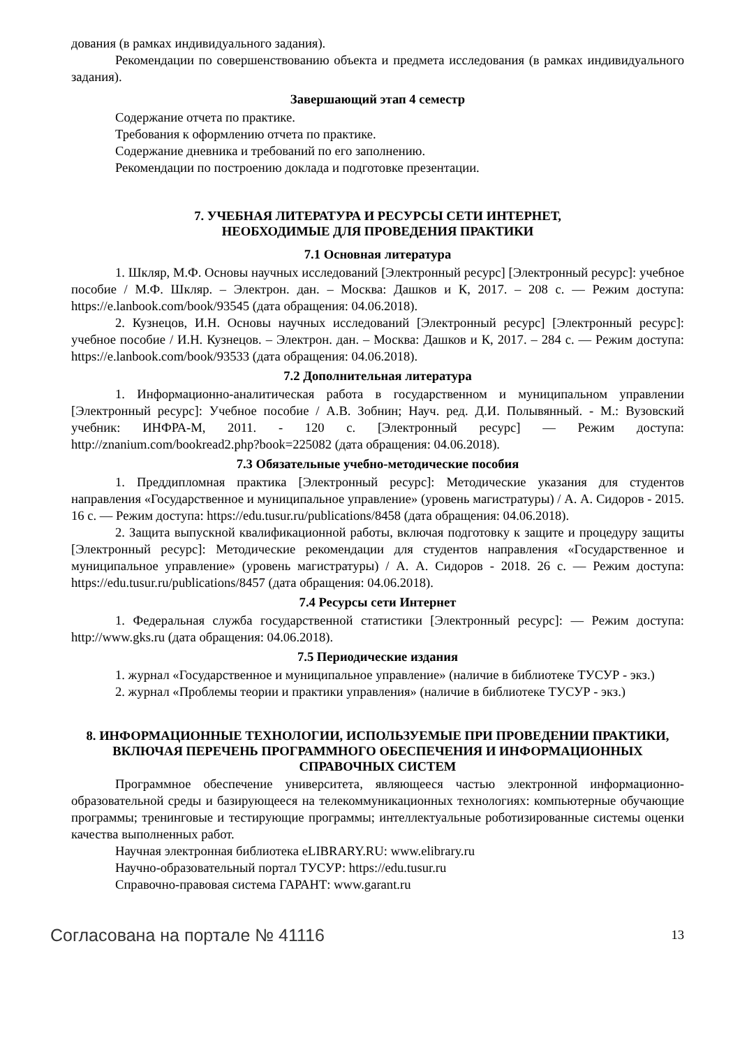дования (в рамках индивидуального задания).
Рекомендации по совершенствованию объекта и предмета исследования (в рамках индивидуального задания).
Завершающий этап 4 семестр
Содержание отчета по практике.
Требования к оформлению отчета по практике.
Содержание дневника и требований по его заполнению.
Рекомендации по построению доклада и подготовке презентации.
7. УЧЕБНАЯ ЛИТЕРАТУРА И РЕСУРСЫ СЕТИ ИНТЕРНЕТ,
НЕОБХОДИМЫЕ ДЛЯ ПРОВЕДЕНИЯ ПРАКТИКИ
7.1 Основная литература
1. Шкляр, М.Ф. Основы научных исследований [Электронный ресурс] [Электронный ресурс]: учебное пособие / М.Ф. Шкляр. – Электрон. дан. – Москва: Дашков и К, 2017. – 208 с. — Режим доступа: https://e.lanbook.com/book/93545 (дата обращения: 04.06.2018).
2. Кузнецов, И.Н. Основы научных исследований [Электронный ресурс] [Электронный ресурс]: учебное пособие / И.Н. Кузнецов. – Электрон. дан. – Москва: Дашков и К, 2017. – 284 с. — Режим доступа: https://e.lanbook.com/book/93533 (дата обращения: 04.06.2018).
7.2 Дополнительная литература
1. Информационно-аналитическая работа в государственном и муниципальном управлении [Электронный ресурс]: Учебное пособие / А.В. Зобнин; Науч. ред. Д.И. Полывянный. - М.: Вузовский учебник: ИНФРА-М, 2011. - 120 с. [Электронный ресурс] — Режим доступа: http://znanium.com/bookread2.php?book=225082 (дата обращения: 04.06.2018).
7.3 Обязательные учебно-методические пособия
1. Преддипломная практика [Электронный ресурс]: Методические указания для студентов направления «Государственное и муниципальное управление» (уровень магистратуры) / А. А. Сидоров - 2015. 16 с. — Режим доступа: https://edu.tusur.ru/publications/8458 (дата обращения: 04.06.2018).
2. Защита выпускной квалификационной работы, включая подготовку к защите и процедуру защиты [Электронный ресурс]: Методические рекомендации для студентов направления «Государственное и муниципальное управление» (уровень магистратуры) / А. А. Сидоров - 2018. 26 с. — Режим доступа: https://edu.tusur.ru/publications/8457 (дата обращения: 04.06.2018).
7.4 Ресурсы сети Интернет
1. Федеральная служба государственной статистики [Электронный ресурс]: — Режим доступа: http://www.gks.ru (дата обращения: 04.06.2018).
7.5 Периодические издания
1. журнал «Государственное и муниципальное управление» (наличие в библиотеке ТУСУР - экз.)
2. журнал «Проблемы теории и практики управления» (наличие в библиотеке ТУСУР - экз.)
8. ИНФОРМАЦИОННЫЕ ТЕХНОЛОГИИ, ИСПОЛЬЗУЕМЫЕ ПРИ ПРОВЕДЕНИИ ПРАКТИКИ, ВКЛЮЧАЯ ПЕРЕЧЕНЬ ПРОГРАММНОГО ОБЕСПЕЧЕНИЯ И ИНФОРМАЦИОННЫХ СПРАВОЧНЫХ СИСТЕМ
Программное обеспечение университета, являющееся частью электронной информационно-образовательной среды и базирующееся на телекоммуникационных технологиях: компьютерные обучающие программы; тренинговые и тестирующие программы; интеллектуальные роботизированные системы оценки качества выполненных работ.
Научная электронная библиотека eLIBRARY.RU: www.elibrary.ru
Научно-образовательный портал ТУСУР: https://edu.tusur.ru
Справочно-правовая система ГАРАНТ: www.garant.ru
Согласована на портале № 41116 13